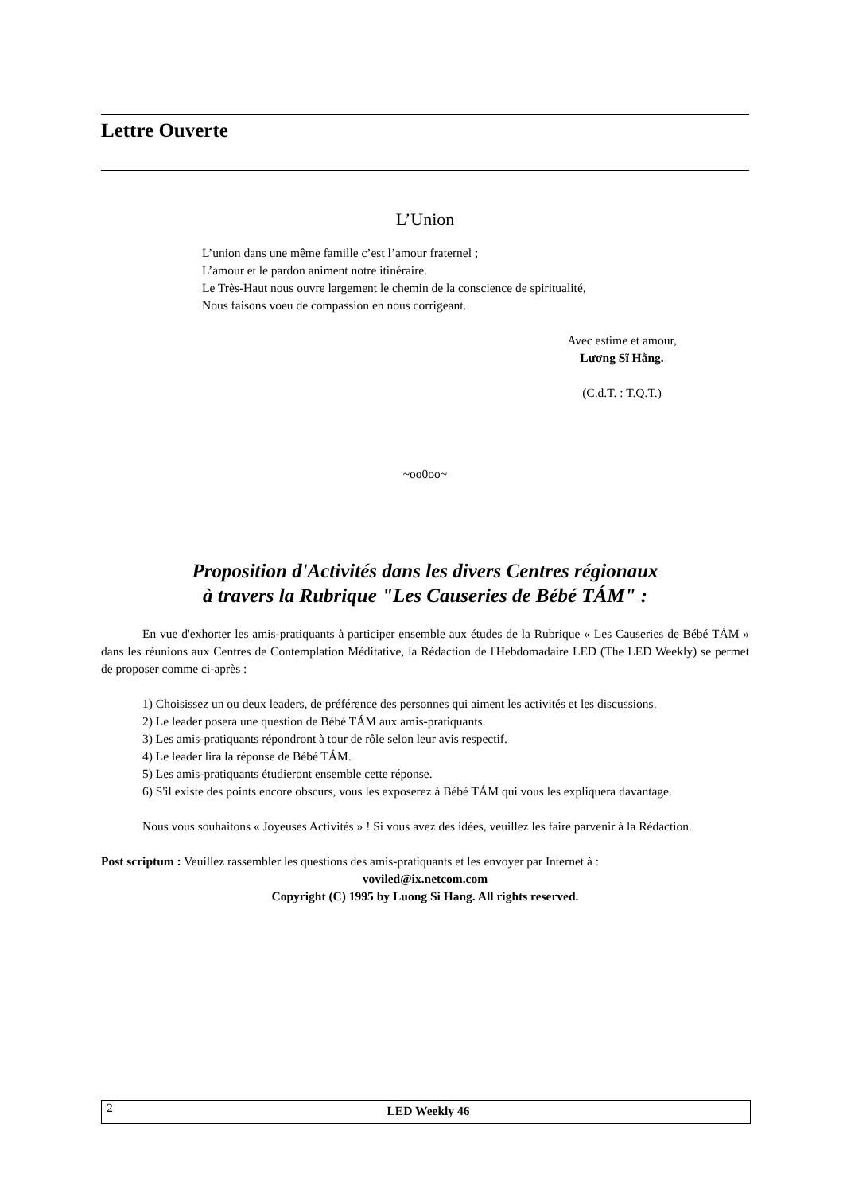Lettre Ouverte
L’Union
L’union dans une même famille c’est l’amour fraternel ;
L’amour et le pardon animent notre itinéraire.
Le Très-Haut nous ouvre largement le chemin de la conscience de spiritualité,
Nous faisons voeu de compassion en nous corrigeant.
Avec estime et amour,
Lương Sĩ Hằng.
(C.d.T. : T.Q.T.)
~oo0oo~
Proposition d'Activités dans les divers Centres régionaux
à travers la Rubrique "Les Causeries de Bébé TÁM" :
En vue d'exhorter les amis-pratiquants à participer ensemble aux études de la Rubrique « Les Causeries de Bébé TÁM » dans les réunions aux Centres de Contemplation Méditative, la Rédaction de l'Hebdomadaire LED (The LED Weekly) se permet de proposer comme ci-après :
1) Choisissez un ou deux leaders, de préférence des personnes qui aiment les activités et les discussions.
2) Le leader posera une question de Bébé TÁM aux amis-pratiquants.
3) Les amis-pratiquants répondront à tour de rôle selon leur avis respectif.
4) Le leader lira la réponse de Bébé TÁM.
5) Les amis-pratiquants étudieront ensemble cette réponse.
6) S'il existe des points encore obscurs, vous les exposerez à Bébé TÁM qui vous les expliquera davantage.
Nous vous souhaitons « Joyeuses Activités » ! Si vous avez des idées, veuillez les faire parvenir à la Rédaction.
Post scriptum : Veuillez rassembler les questions des amis-pratiquants et les envoyer par Internet à :
voviled@ix.netcom.com
Copyright (C) 1995 by Luong Si Hang. All rights reserved.
2 LED Weekly 46